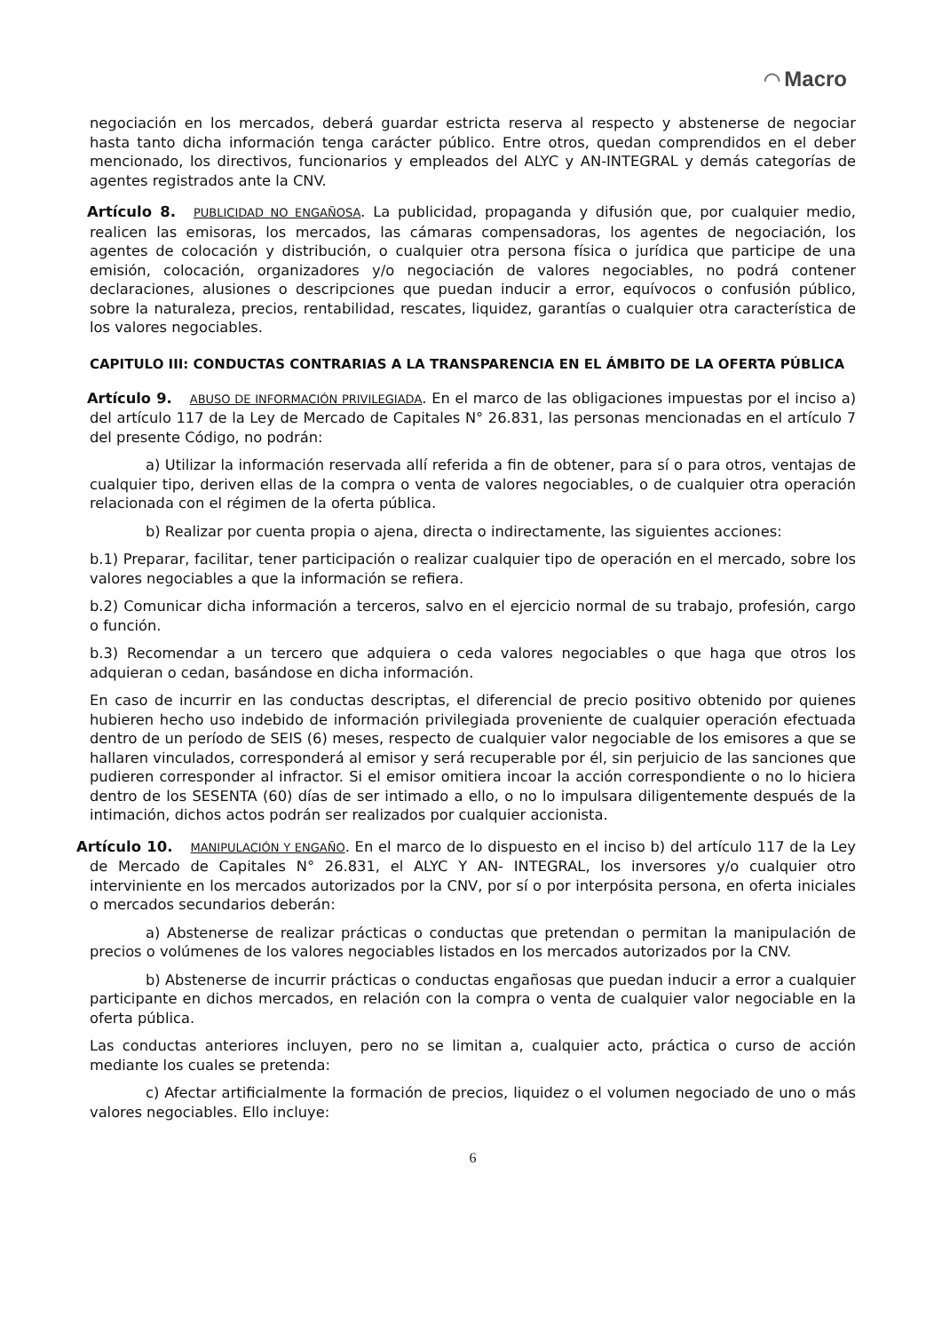◠ Macro
negociación en los mercados, deberá guardar estricta reserva al respecto y abstenerse de negociar hasta tanto dicha información tenga carácter público. Entre otros, quedan comprendidos en el deber mencionado, los directivos, funcionarios y empleados del ALYC y AN-INTEGRAL y demás categorías de agentes registrados ante la CNV.
Artículo 8. PUBLICIDAD NO ENGAÑOSA. La publicidad, propaganda y difusión que, por cualquier medio, realicen las emisoras, los mercados, las cámaras compensadoras, los agentes de negociación, los agentes de colocación y distribución, o cualquier otra persona física o jurídica que participe de una emisión, colocación, organizadores y/o negociación de valores negociables, no podrá contener declaraciones, alusiones o descripciones que puedan inducir a error, equívocos o confusión público, sobre la naturaleza, precios, rentabilidad, rescates, liquidez, garantías o cualquier otra característica de los valores negociables.
CAPITULO III: CONDUCTAS CONTRARIAS A LA TRANSPARENCIA EN EL ÁMBITO DE LA OFERTA PÚBLICA
Artículo 9. ABUSO DE INFORMACIÓN PRIVILEGIADA. En el marco de las obligaciones impuestas por el inciso a) del artículo 117 de la Ley de Mercado de Capitales N° 26.831, las personas mencionadas en el artículo 7 del presente Código, no podrán:
a) Utilizar la información reservada allí referida a fin de obtener, para sí o para otros, ventajas de cualquier tipo, deriven ellas de la compra o venta de valores negociables, o de cualquier otra operación relacionada con el régimen de la oferta pública.
b) Realizar por cuenta propia o ajena, directa o indirectamente, las siguientes acciones:
b.1) Preparar, facilitar, tener participación o realizar cualquier tipo de operación en el mercado, sobre los valores negociables a que la información se refiera.
b.2) Comunicar dicha información a terceros, salvo en el ejercicio normal de su trabajo, profesión, cargo o función.
b.3) Recomendar a un tercero que adquiera o ceda valores negociables o que haga que otros los adquieran o cedan, basándose en dicha información.
En caso de incurrir en las conductas descriptas, el diferencial de precio positivo obtenido por quienes hubieren hecho uso indebido de información privilegiada proveniente de cualquier operación efectuada dentro de un período de SEIS (6) meses, respecto de cualquier valor negociable de los emisores a que se hallaren vinculados, corresponderá al emisor y será recuperable por él, sin perjuicio de las sanciones que pudieren corresponder al infractor. Si el emisor omitiera incoar la acción correspondiente o no lo hiciera dentro de los SESENTA (60) días de ser intimado a ello, o no lo impulsara diligentemente después de la intimación, dichos actos podrán ser realizados por cualquier accionista.
Artículo 10. MANIPULACIÓN Y ENGAÑO. En el marco de lo dispuesto en el inciso b) del artículo 117 de la Ley de Mercado de Capitales N° 26.831, el ALYC Y AN- INTEGRAL, los inversores y/o cualquier otro interviniente en los mercados autorizados por la CNV, por sí o por interpósita persona, en oferta iniciales o mercados secundarios deberán:
a) Abstenerse de realizar prácticas o conductas que pretendan o permitan la manipulación de precios o volúmenes de los valores negociables listados en los mercados autorizados por la CNV.
b) Abstenerse de incurrir prácticas o conductas engañosas que puedan inducir a error a cualquier participante en dichos mercados, en relación con la compra o venta de cualquier valor negociable en la oferta pública.
Las conductas anteriores incluyen, pero no se limitan a, cualquier acto, práctica o curso de acción mediante los cuales se pretenda:
c) Afectar artificialmente la formación de precios, liquidez o el volumen negociado de uno o más valores negociables. Ello incluye:
6